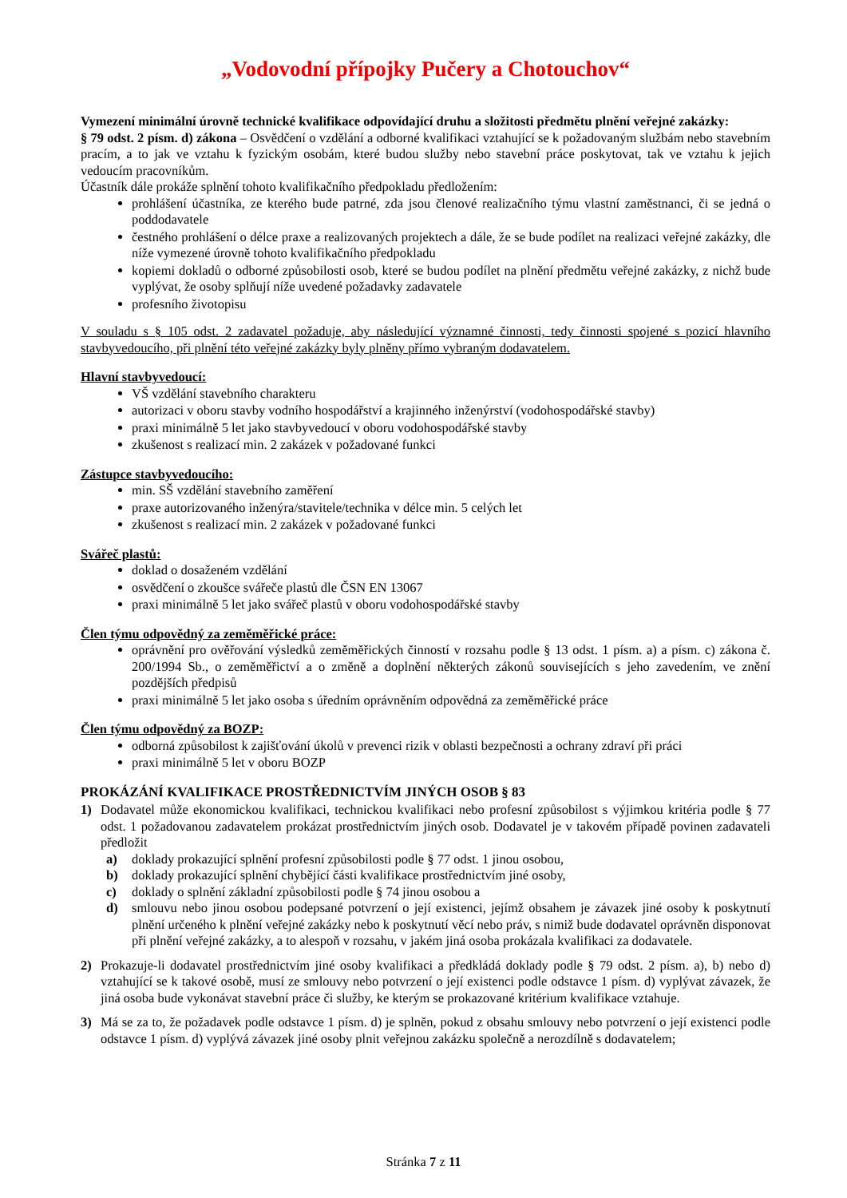„Vodovodní přípojky Pučery a Chotouchov“
Vymezení minimální úrovně technické kvalifikace odpovídající druhu a složitosti předmětu plnění veřejné zakázky:
§ 79 odst. 2 písm. d) zákona – Osvědčení o vzdělání a odborné kvalifikaci vztahující se k požadovaným službám nebo stavebním pracím, a to jak ve vztahu k fyzickým osobám, které budou služby nebo stavební práce poskytovat, tak ve vztahu k jejich vedoucím pracovníkům.
Účastník dále prokáže splnění tohoto kvalifikačního předpokladu předložením:
prohlášení účastníka, ze kterého bude patrné, zda jsou členové realizačního týmu vlastní zaměstnanci, či se jedná o poddodavatele
čestného prohlášení o délce praxe a realizovaných projektech a dále, že se bude podílet na realizaci veřejné zakázky, dle níže vymezené úrovně tohoto kvalifikačního předpokladu
kopiemi dokladů o odborné způsobilosti osob, které se budou podílet na plnění předmětu veřejné zakázky, z nichž bude vyplývat, že osoby splňují níže uvedené požadavky zadavatele
profesního životopisu
V souladu s § 105 odst. 2 zadavatel požaduje, aby následující významné činnosti, tedy činnosti spojené s pozicí hlavního stavbyvedoucího, při plnění této veřejné zakázky byly plněny přímo vybraným dodavatelem.
Hlavní stavbyvedoucí:
VŠ vzdělání stavebního charakteru
autorizaci v oboru stavby vodního hospodářství a krajinného inženýrství (vodohospodářské stavby)
praxi minimálně 5 let jako stavbyvedoucí v oboru vodohospodářské stavby
zkušenost s realizací min. 2 zakázek v požadované funkci
Zástupce stavbyvedoucího:
min. SŠ vzdělání stavebního zaměření
praxe autorizovaného inženýra/stavitele/technika v délce min. 5 celých let
zkušenost s realizací min. 2 zakázek v požadované funkci
Svářeč plastů:
doklad o dosaženém vzdělání
osvědčení o zkoušce svářeče plastů dle ČSN EN 13067
praxi minimálně 5 let jako svářeč plastů v oboru vodohospodářské stavby
Člen týmu odpovědný za zeměměřické práce:
oprávnění pro ověřování výsledků zeměměřických činností v rozsahu podle § 13 odst. 1 písm. a) a písm. c) zákona č. 200/1994 Sb., o zeměměřictví a o změně a doplnění některých zákonů souvisejících s jeho zavedením, ve znění pozdějších předpisů
praxi minimálně 5 let jako osoba s úředním oprávněním odpovědná za zeměměřické práce
Člen týmu odpovědný za BOZP:
odborná způsobilost k zajišťování úkolů v prevenci rizik v oblasti bezpečnosti a ochrany zdraví při práci
praxi minimálně 5 let v oboru BOZP
PROKÁZÁNÍ KVALIFIKACE PROSTŘEDNICTVÍM JINÝCH OSOB § 83
1) Dodavatel může ekonomickou kvalifikaci, technickou kvalifikaci nebo profesní způsobilost s výjimkou kritéria podle § 77 odst. 1 požadovanou zadavatelem prokázat prostřednictvím jiných osob. Dodavatel je v takovém případě povinen zadavateli předložit
a) doklady prokazující splnění profesní způsobilosti podle § 77 odst. 1 jinou osobou,
b) doklady prokazující splnění chybějící části kvalifikace prostřednictvím jiné osoby,
c) doklady o splnění základní způsobilosti podle § 74 jinou osobou a
d) smlouvu nebo jinou osobou podepsané potvrzení o její existenci, jejímž obsahem je závazek jiné osoby k poskytnutí plnění určeného k plnění veřejné zakázky nebo k poskytnutí věcí nebo práv, s nimiž bude dodavatel oprávněn disponovat při plnění veřejné zakázky, a to alespoň v rozsahu, v jakém jiná osoba prokázala kvalifikaci za dodavatele.
2) Prokazuje-li dodavatel prostřednictvím jiné osoby kvalifikaci a předkládá doklady podle § 79 odst. 2 písm. a), b) nebo d) vztahující se k takové osobě, musí ze smlouvy nebo potvrzení o její existenci podle odstavce 1 písm. d) vyplývat závazek, že jiná osoba bude vykonávat stavební práce či služby, ke kterým se prokazované kritérium kvalifikace vztahuje.
3) Má se za to, že požadavek podle odstavce 1 písm. d) je splněn, pokud z obsahu smlouvy nebo potvrzení o její existenci podle odstavce 1 písm. d) vyplývá závazek jiné osoby plnit veřejnou zakázku společně a nerozdílně s dodavatelem;
Stránka 7 z 11